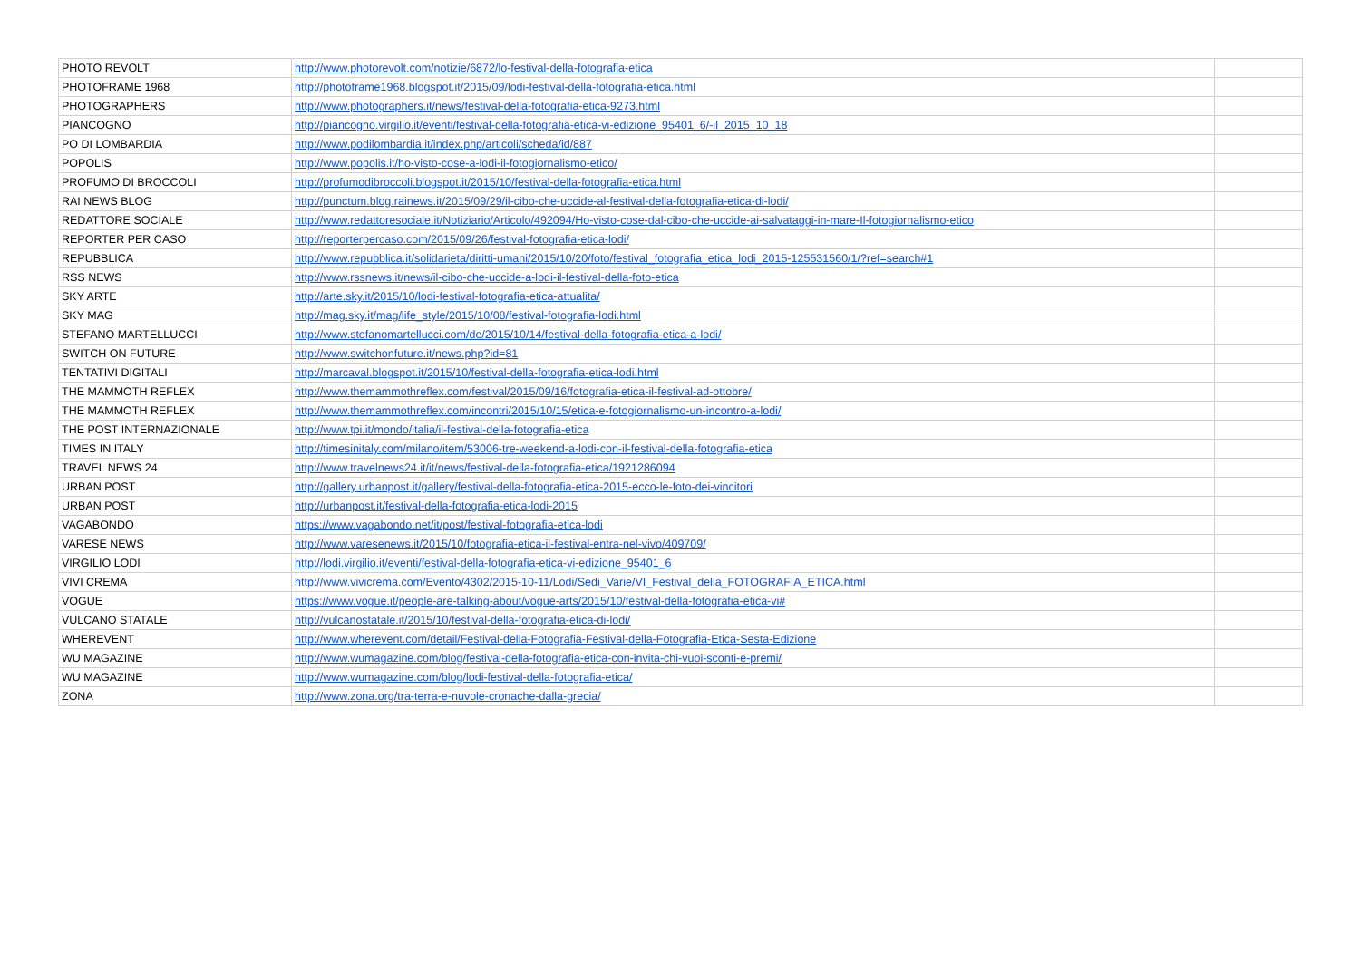| PHOTO REVOLT | http://www.photorevolt.com/notizie/6872/lo-festival-della-fotografia-etica | |
| PHOTOFRAME 1968 | http://photoframe1968.blogspot.it/2015/09/lodi-festival-della-fotografia-etica.html | |
| PHOTOGRAPHERS | http://www.photographers.it/news/festival-della-fotografia-etica-9273.html | |
| PIANCOGNO | http://piancogno.virgilio.it/eventi/festival-della-fotografia-etica-vi-edizione_95401_6/-il_2015_10_18 | |
| PO DI LOMBARDIA | http://www.podilombardia.it/index.php/articoli/scheda/id/887 | |
| POPOLIS | http://www.popolis.it/ho-visto-cose-a-lodi-il-fotogiornalismo-etico/ | |
| PROFUMO DI BROCCOLI | http://profumodibroccoli.blogspot.it/2015/10/festival-della-fotografia-etica.html | |
| RAI NEWS BLOG | http://punctum.blog.rainews.it/2015/09/29/il-cibo-che-uccide-al-festival-della-fotografia-etica-di-lodi/ | |
| REDATTORE SOCIALE | http://www.redattoresociale.it/Notiziario/Articolo/492094/Ho-visto-cose-dal-cibo-che-uccide-ai-salvataggi-in-mare-Il-fotogiornalismo-etico | |
| REPORTER PER CASO | http://reporterpercaso.com/2015/09/26/festival-fotografia-etica-lodi/ | |
| REPUBBLICA | http://www.repubblica.it/solidarieta/diritti-umani/2015/10/20/foto/festival_fotografia_etica_lodi_2015-125531560/1/?ref=search#1 | |
| RSS NEWS | http://www.rssnews.it/news/il-cibo-che-uccide-a-lodi-il-festival-della-foto-etica | |
| SKY ARTE | http://arte.sky.it/2015/10/lodi-festival-fotografia-etica-attualita/ | |
| SKY MAG | http://mag.sky.it/mag/life_style/2015/10/08/festival-fotografia-lodi.html | |
| STEFANO MARTELLUCCI | http://www.stefanomartellucci.com/de/2015/10/14/festival-della-fotografia-etica-a-lodi/ | |
| SWITCH ON FUTURE | http://www.switchonfuture.it/news.php?id=81 | |
| TENTATIVI DIGITALI | http://marcaval.blogspot.it/2015/10/festival-della-fotografia-etica-lodi.html | |
| THE MAMMOTH REFLEX | http://www.themammothreflex.com/festival/2015/09/16/fotografia-etica-il-festival-ad-ottobre/ | |
| THE MAMMOTH REFLEX | http://www.themammothreflex.com/incontri/2015/10/15/etica-e-fotogiornalismo-un-incontro-a-lodi/ | |
| THE POST INTERNAZIONALE | http://www.tpi.it/mondo/italia/il-festival-della-fotografia-etica | |
| TIMES IN ITALY | http://timesinitaly.com/milano/item/53006-tre-weekend-a-lodi-con-il-festival-della-fotografia-etica | |
| TRAVEL NEWS 24 | http://www.travelnews24.it/it/news/festival-della-fotografia-etica/1921286094 | |
| URBAN POST | http://gallery.urbanpost.it/gallery/festival-della-fotografia-etica-2015-ecco-le-foto-dei-vincitori | |
| URBAN POST | http://urbanpost.it/festival-della-fotografia-etica-lodi-2015 | |
| VAGABONDO | https://www.vagabondo.net/it/post/festival-fotografia-etica-lodi | |
| VARESE NEWS | http://www.varesenews.it/2015/10/fotografia-etica-il-festival-entra-nel-vivo/409709/ | |
| VIRGILIO LODI | http://lodi.virgilio.it/eventi/festival-della-fotografia-etica-vi-edizione_95401_6 | |
| VIVI CREMA | http://www.vivicrema.com/Evento/4302/2015-10-11/Lodi/Sedi_Varie/VI_Festival_della_FOTOGRAFIA_ETICA.html | |
| VOGUE | https://www.vogue.it/people-are-talking-about/vogue-arts/2015/10/festival-della-fotografia-etica-vi# | |
| VULCANO STATALE | http://vulcanostatale.it/2015/10/festival-della-fotografia-etica-di-lodi/ | |
| WHEREVENT | http://www.wherevent.com/detail/Festival-della-Fotografia-Festival-della-Fotografia-Etica-Sesta-Edizione | |
| WU MAGAZINE | http://www.wumagazine.com/blog/festival-della-fotografia-etica-con-invita-chi-vuoi-sconti-e-premi/ | |
| WU MAGAZINE | http://www.wumagazine.com/blog/lodi-festival-della-fotografia-etica/ | |
| ZONA | http://www.zona.org/tra-terra-e-nuvole-cronache-dalla-grecia/ | |